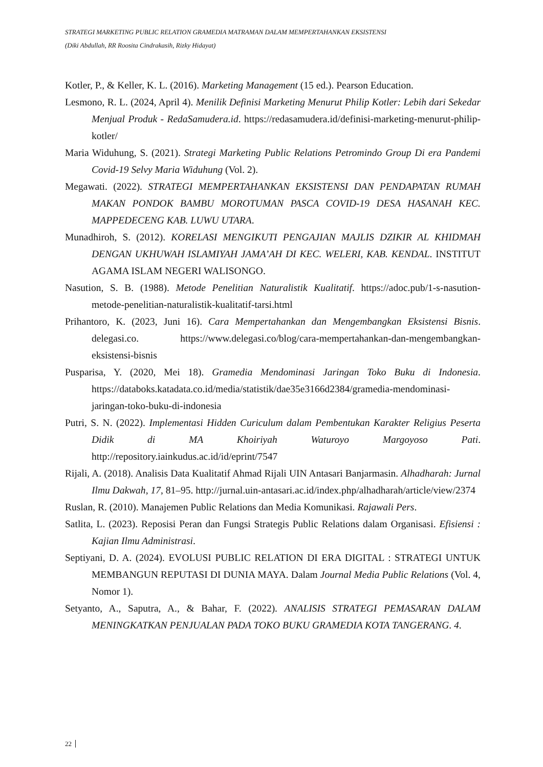STRATEGI MARKETING PUBLIC RELATION GRAMEDIA MATRAMAN DALAM MEMPERTAHANKAN EKSISTENSI
(Diki Abdullah, RR Roosita Cindrakasih, Rizky Hidayat)
Kotler, P., & Keller, K. L. (2016). Marketing Management (15 ed.). Pearson Education.
Lesmono, R. L. (2024, April 4). Menilik Definisi Marketing Menurut Philip Kotler: Lebih dari Sekedar Menjual Produk - RedaSamudera.id. https://redasamudera.id/definisi-marketing-menurut-philip-kotler/
Maria Widuhung, S. (2021). Strategi Marketing Public Relations Petromindo Group Di era Pandemi Covid-19 Selvy Maria Widuhung (Vol. 2).
Megawati. (2022). STRATEGI MEMPERTAHANKAN EKSISTENSI DAN PENDAPATAN RUMAH MAKAN PONDOK BAMBU MOROTUMAN PASCA COVID-19 DESA HASANAH KEC. MAPPEDECENG KAB. LUWU UTARA.
Munadhiroh, S. (2012). KORELASI MENGIKUTI PENGAJIAN MAJLIS DZIKIR AL KHIDMAH DENGAN UKHUWAH ISLAMIYAH JAMA’AH DI KEC. WELERI, KAB. KENDAL. INSTITUT AGAMA ISLAM NEGERI WALISONGO.
Nasution, S. B. (1988). Metode Penelitian Naturalistik Kualitatif. https://adoc.pub/1-s-nasution-metode-penelitian-naturalistik-kualitatif-tarsi.html
Prihantoro, K. (2023, Juni 16). Cara Mempertahankan dan Mengembangkan Eksistensi Bisnis. delegasi.co. https://www.delegasi.co/blog/cara-mempertahankan-dan-mengembangkan-eksistensi-bisnis
Pusparisa, Y. (2020, Mei 18). Gramedia Mendominasi Jaringan Toko Buku di Indonesia. https://databoks.katadata.co.id/media/statistik/dae35e3166d2384/gramedia-mendominasi-jaringan-toko-buku-di-indonesia
Putri, S. N. (2022). Implementasi Hidden Curiculum dalam Pembentukan Karakter Religius Peserta Didik di MA Khoiriyah Waturoyo Margoyoso Pati. http://repository.iainkudus.ac.id/id/eprint/7547
Rijali, A. (2018). Analisis Data Kualitatif Ahmad Rijali UIN Antasari Banjarmasin. Alhadharah: Jurnal Ilmu Dakwah, 17, 81–95. http://jurnal.uin-antasari.ac.id/index.php/alhadharah/article/view/2374
Ruslan, R. (2010). Manajemen Public Relations dan Media Komunikasi. Rajawali Pers.
Satlita, L. (2023). Reposisi Peran dan Fungsi Strategis Public Relations dalam Organisasi. Efisiensi : Kajian Ilmu Administrasi.
Septiyani, D. A. (2024). EVOLUSI PUBLIC RELATION DI ERA DIGITAL : STRATEGI UNTUK MEMBANGUN REPUTASI DI DUNIA MAYA. Dalam Journal Media Public Relations (Vol. 4, Nomor 1).
Setyanto, A., Saputra, A., & Bahar, F. (2022). ANALISIS STRATEGI PEMASARAN DALAM MENINGKATKAN PENJUALAN PADA TOKO BUKU GRAMEDIA KOTA TANGERANG. 4.
22